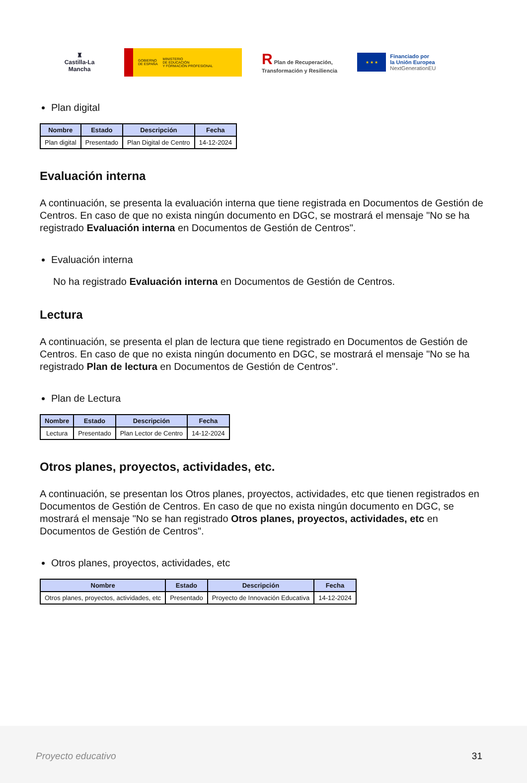♜
Castilla-La Mancha
GOBIERNO
DE ESPAÑA MINISTERIO
DE EDUCACIÓN
Y FORMACIÓN PROFESIONAL
R Plan de Recuperación,
Transformación y Resiliencia
★ ★ ★
Financiado por
la Unión Europea
NextGenerationEU
Plan digital
| Nombre | Estado | Descripción | Fecha |
| --- | --- | --- | --- |
| Plan digital | Presentado | Plan Digital de Centro | 14-12-2024 |
Evaluación interna
A continuación, se presenta la evaluación interna que tiene registrada en Documentos de Gestión de Centros. En caso de que no exista ningún documento en DGC, se mostrará el mensaje "No se ha registrado Evaluación interna en Documentos de Gestión de Centros".
Evaluación interna
No ha registrado Evaluación interna en Documentos de Gestión de Centros.
Lectura
A continuación, se presenta el plan de lectura que tiene registrado en Documentos de Gestión de Centros. En caso de que no exista ningún documento en DGC, se mostrará el mensaje "No se ha registrado Plan de lectura en Documentos de Gestión de Centros".
Plan de Lectura
| Nombre | Estado | Descripción | Fecha |
| --- | --- | --- | --- |
| Lectura | Presentado | Plan Lector de Centro | 14-12-2024 |
Otros planes, proyectos, actividades, etc.
A continuación, se presentan los Otros planes, proyectos, actividades, etc que tienen registrados en Documentos de Gestión de Centros. En caso de que no exista ningún documento en DGC, se mostrará el mensaje "No se han registrado Otros planes, proyectos, actividades, etc en Documentos de Gestión de Centros".
Otros planes, proyectos, actividades, etc
| Nombre | Estado | Descripción | Fecha |
| --- | --- | --- | --- |
| Otros planes, proyectos, actividades, etc | Presentado | Proyecto de Innovación Educativa | 14-12-2024 |
Proyecto educativo 31